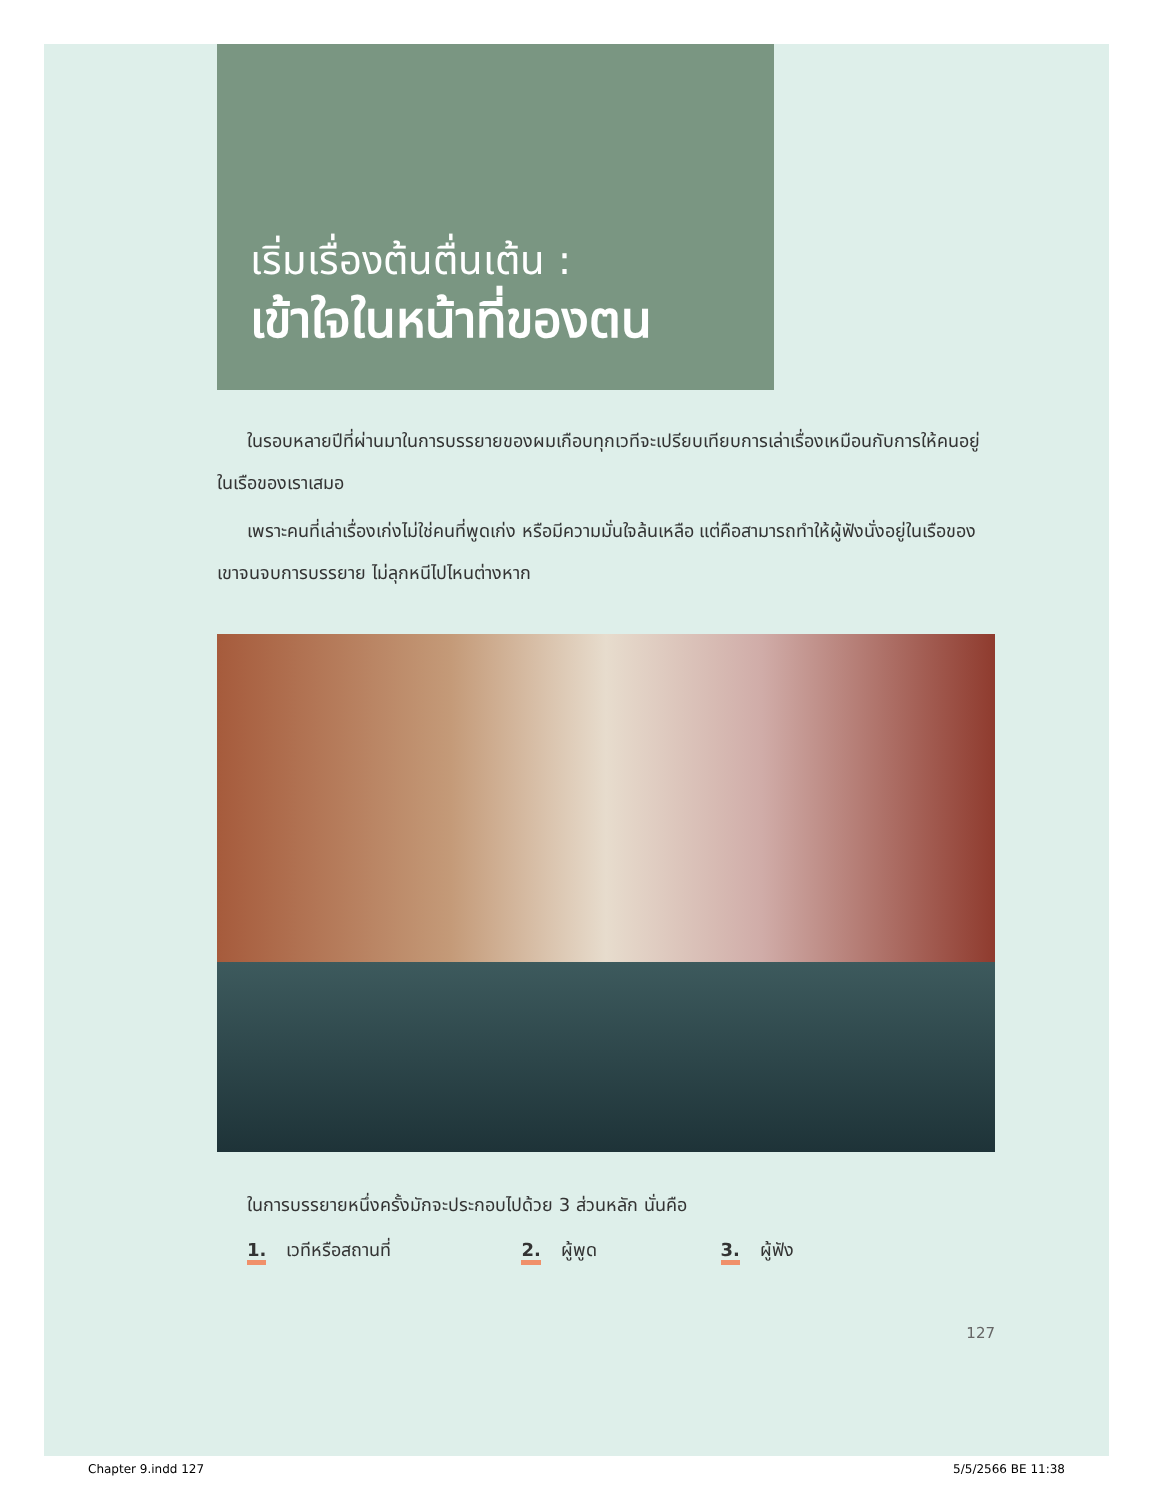เริ่มเรื่องต้นตื่นเต้น :
เข้าใจในหน้าที่ของตน
ในรอบหลายปีที่ผ่านมาในการบรรยายของผมเกือบทุกเวทีจะเปรียบเทียบการเล่าเรื่องเหมือนกับการให้คนอยู่ในเรือของเราเสมอ
เพราะคนที่เล่าเรื่องเก่งไม่ใช่คนที่พูดเก่ง หรือมีความมั่นใจล้นเหลือ แต่คือสามารถทำให้ผู้ฟังนั่งอยู่ในเรือของเขาจนจบการบรรยาย ไม่ลุกหนีไปไหนต่างหาก
ในการบรรยายหนึ่งครั้งมักจะประกอบไปด้วย 3 ส่วนหลัก นั่นคือ
1. เวทีหรือสถานที่ 2. ผู้พูด 3. ผู้ฟัง
127
Chapter 9.indd 127 5/5/2566 BE 11:38